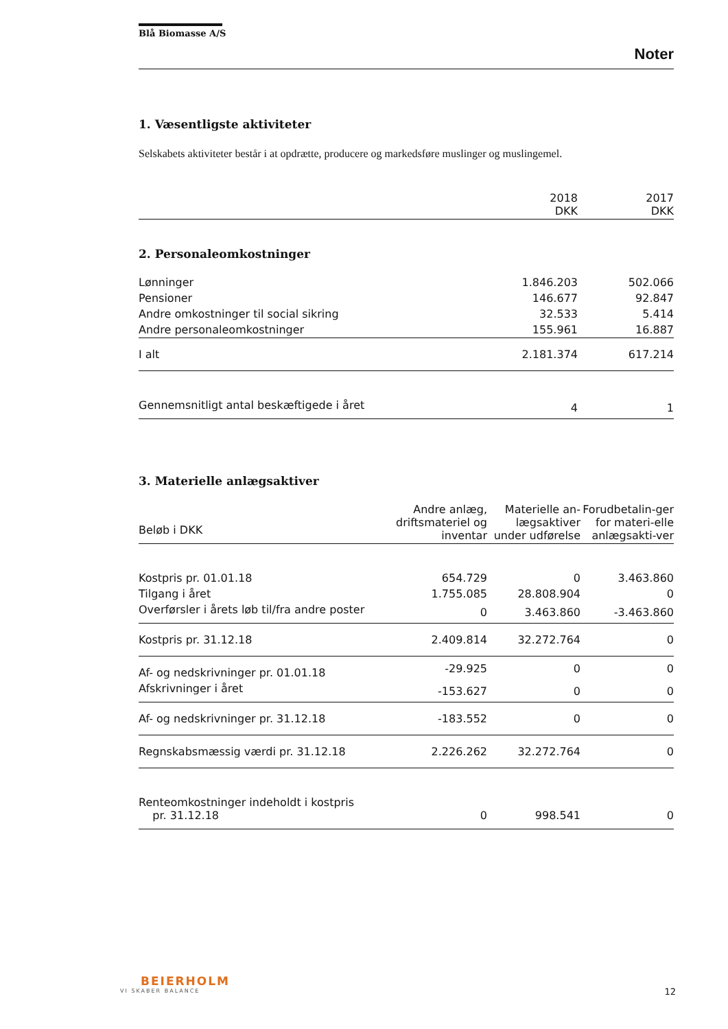Blå Biomasse A/S
Noter
1. Væsentligste aktiviteter
Selskabets aktiviteter består i at opdrætte, producere og markedsføre muslinger og muslingemel.
| | 2018 DKK | 2017 DKK |
2. Personaleomkostninger
| Lønninger | 1.846.203 | 502.066 |
| Pensioner | 146.677 | 92.847 |
| Andre omkostninger til social sikring | 32.533 | 5.414 |
| Andre personaleomkostninger | 155.961 | 16.887 |
| I alt | 2.181.374 | 617.214 |
| Gennemsnitligt antal beskæftigede i året | 4 | 1 |
3. Materielle anlægsaktiver
| Beløb i DKK | Andre anlæg, driftsmateriel og inventar | Materielle an-lægsaktiver under udførelse | Forudbetalin-ger for materi-elle anlægsakti-ver |
| Kostpris pr. 01.01.18 | 654.729 | 0 | 3.463.860 |
| Tilgang i året | 1.755.085 | 28.808.904 | 0 |
| Overførsler i årets løb til/fra andre poster | 0 | 3.463.860 | -3.463.860 |
| Kostpris pr. 31.12.18 | 2.409.814 | 32.272.764 | 0 |
| Af- og nedskrivninger pr. 01.01.18 | -29.925 | 0 | 0 |
| Afskrivninger i året | -153.627 | 0 | 0 |
| Af- og nedskrivninger pr. 31.12.18 | -183.552 | 0 | 0 |
| Regnskabsmæssig værdi pr. 31.12.18 | 2.226.262 | 32.272.764 | 0 |
| Renteomkostninger indeholdt i kostpris pr. 31.12.18 | 0 | 998.541 | 0 |
BEIERHOLM
VI SKABER BALANCE
12